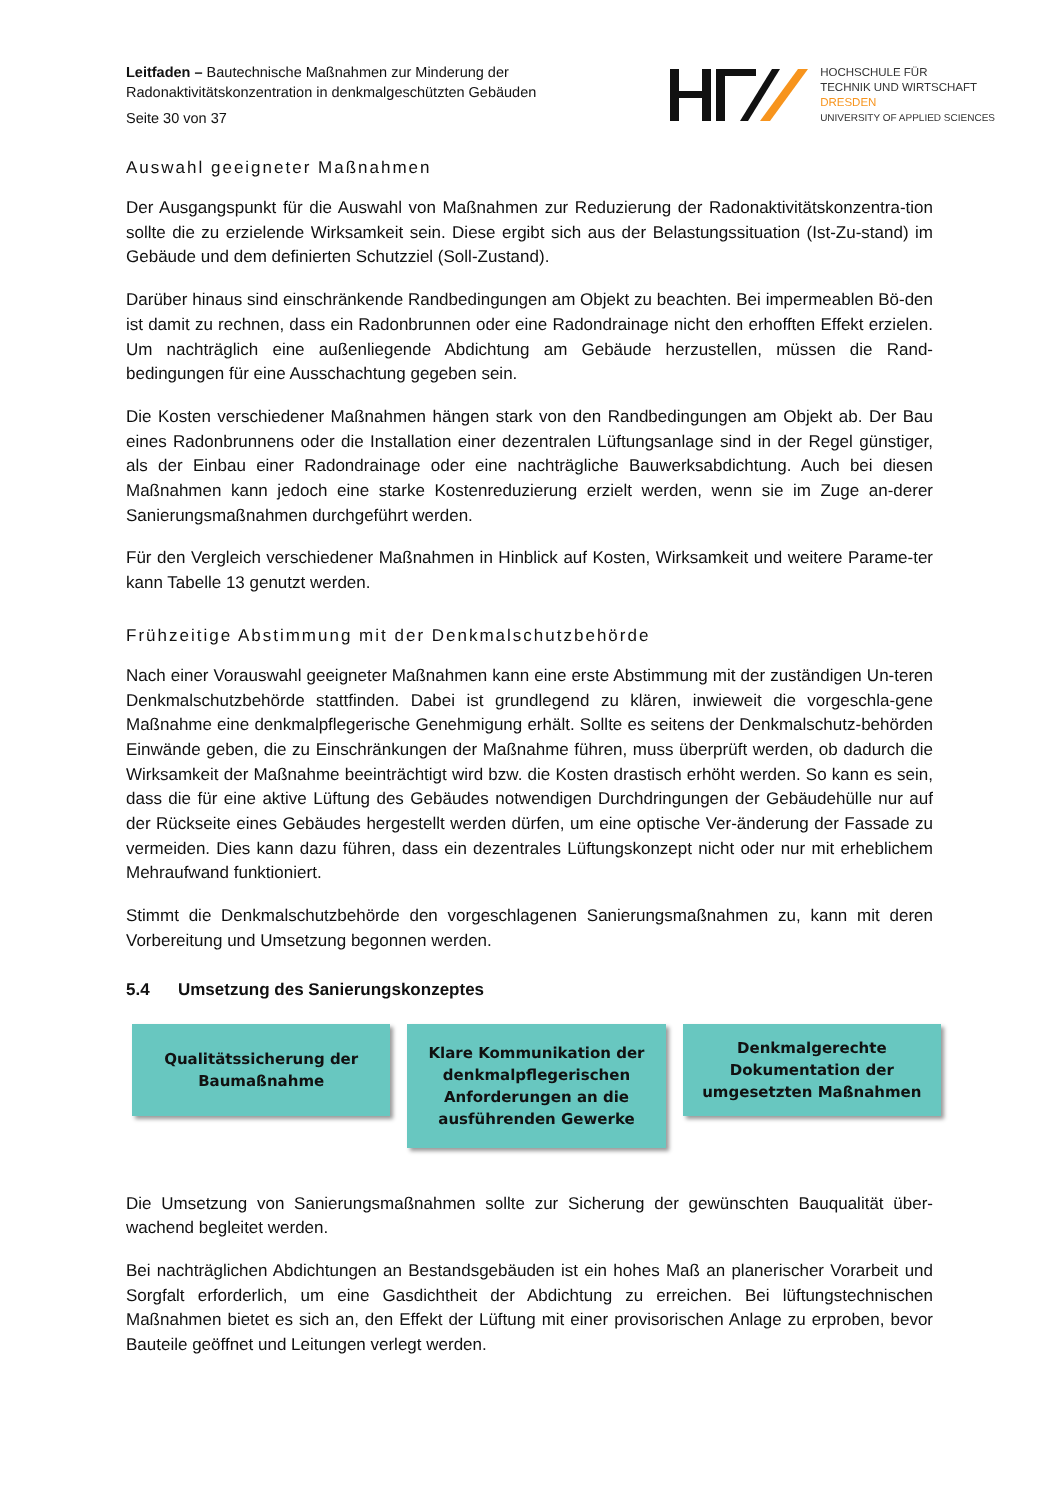Leitfaden – Bautechnische Maßnahmen zur Minderung der
Radonaktivitätskonzentration in denkmalgeschützten Gebäuden
Seite 30 von 37
HOCHSCHULE FÜR
TECHNIK UND WIRTSCHAFT
DRESDEN
UNIVERSITY OF APPLIED SCIENCES
Auswahl geeigneter Maßnahmen
Der Ausgangspunkt für die Auswahl von Maßnahmen zur Reduzierung der Radonaktivitätskonzentra-tion sollte die zu erzielende Wirksamkeit sein. Diese ergibt sich aus der Belastungssituation (Ist-Zu-stand) im Gebäude und dem definierten Schutzziel (Soll-Zustand).
Darüber hinaus sind einschränkende Randbedingungen am Objekt zu beachten. Bei impermeablen Bö-den ist damit zu rechnen, dass ein Radonbrunnen oder eine Radondrainage nicht den erhofften Effekt erzielen. Um nachträglich eine außenliegende Abdichtung am Gebäude herzustellen, müssen die Rand-bedingungen für eine Ausschachtung gegeben sein.
Die Kosten verschiedener Maßnahmen hängen stark von den Randbedingungen am Objekt ab. Der Bau eines Radonbrunnens oder die Installation einer dezentralen Lüftungsanlage sind in der Regel günstiger, als der Einbau einer Radondrainage oder eine nachträgliche Bauwerksabdichtung. Auch bei diesen Maßnahmen kann jedoch eine starke Kostenreduzierung erzielt werden, wenn sie im Zuge an-derer Sanierungsmaßnahmen durchgeführt werden.
Für den Vergleich verschiedener Maßnahmen in Hinblick auf Kosten, Wirksamkeit und weitere Parame-ter kann Tabelle 13 genutzt werden.
Frühzeitige Abstimmung mit der Denkmalschutzbehörde
Nach einer Vorauswahl geeigneter Maßnahmen kann eine erste Abstimmung mit der zuständigen Un-teren Denkmalschutzbehörde stattfinden. Dabei ist grundlegend zu klären, inwieweit die vorgeschla-gene Maßnahme eine denkmalpflegerische Genehmigung erhält. Sollte es seitens der Denkmalschutz-behörden Einwände geben, die zu Einschränkungen der Maßnahme führen, muss überprüft werden, ob dadurch die Wirksamkeit der Maßnahme beeinträchtigt wird bzw. die Kosten drastisch erhöht werden. So kann es sein, dass die für eine aktive Lüftung des Gebäudes notwendigen Durchdringungen der Gebäudehülle nur auf der Rückseite eines Gebäudes hergestellt werden dürfen, um eine optische Ver-änderung der Fassade zu vermeiden. Dies kann dazu führen, dass ein dezentrales Lüftungskonzept nicht oder nur mit erheblichem Mehraufwand funktioniert.
Stimmt die Denkmalschutzbehörde den vorgeschlagenen Sanierungsmaßnahmen zu, kann mit deren Vorbereitung und Umsetzung begonnen werden.
5.4 Umsetzung des Sanierungskonzeptes
Qualitätssicherung der
Baumaßnahme
Klare Kommunikation der
denkmalpflegerischen
Anforderungen an die
ausführenden Gewerke
Denkmalgerechte
Dokumentation der
umgesetzten Maßnahmen
Die Umsetzung von Sanierungsmaßnahmen sollte zur Sicherung der gewünschten Bauqualität über-wachend begleitet werden.
Bei nachträglichen Abdichtungen an Bestandsgebäuden ist ein hohes Maß an planerischer Vorarbeit und Sorgfalt erforderlich, um eine Gasdichtheit der Abdichtung zu erreichen. Bei lüftungstechnischen Maßnahmen bietet es sich an, den Effekt der Lüftung mit einer provisorischen Anlage zu erproben, bevor Bauteile geöffnet und Leitungen verlegt werden.